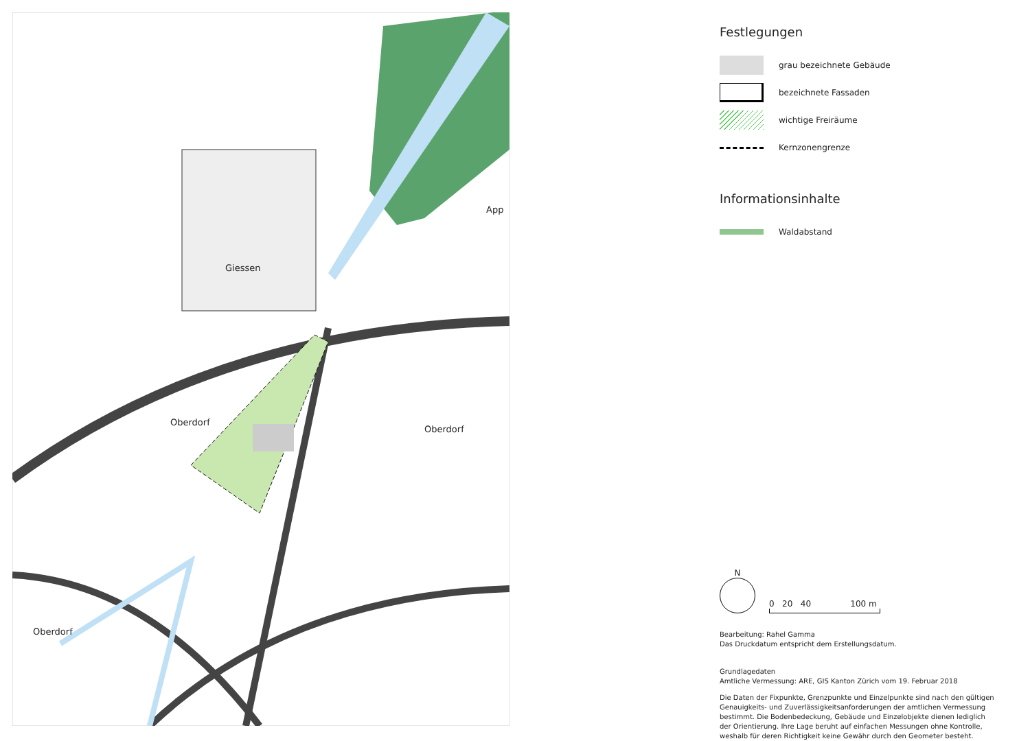Giessen
Oberdorf
Oberdorf
Oberdorf
App
Festlegungen
grau bezeichnete Gebäude
bezeichnete Fassaden
wichtige Freiräume
Kernzonengrenze
Informationsinhalte
Waldabstand
N
0 20 40 100 m
Bearbeitung: Rahel Gamma
Das Druckdatum entspricht dem Erstellungsdatum.
Grundlagedaten
Amtliche Vermessung: ARE, GIS Kanton Zürich vom 19. Februar 2018
Die Daten der Fixpunkte, Grenzpunkte und Einzelpunkte sind nach den gültigen Genauigkeits- und Zuverlässigkeitsanforderungen der amtlichen Vermessung bestimmt. Die Bodenbedeckung, Gebäude und Einzelobjekte dienen lediglich der Orientierung. Ihre Lage beruht auf einfachen Messungen ohne Kontrolle, weshalb für deren Richtigkeit keine Gewähr durch den Geometer besteht.